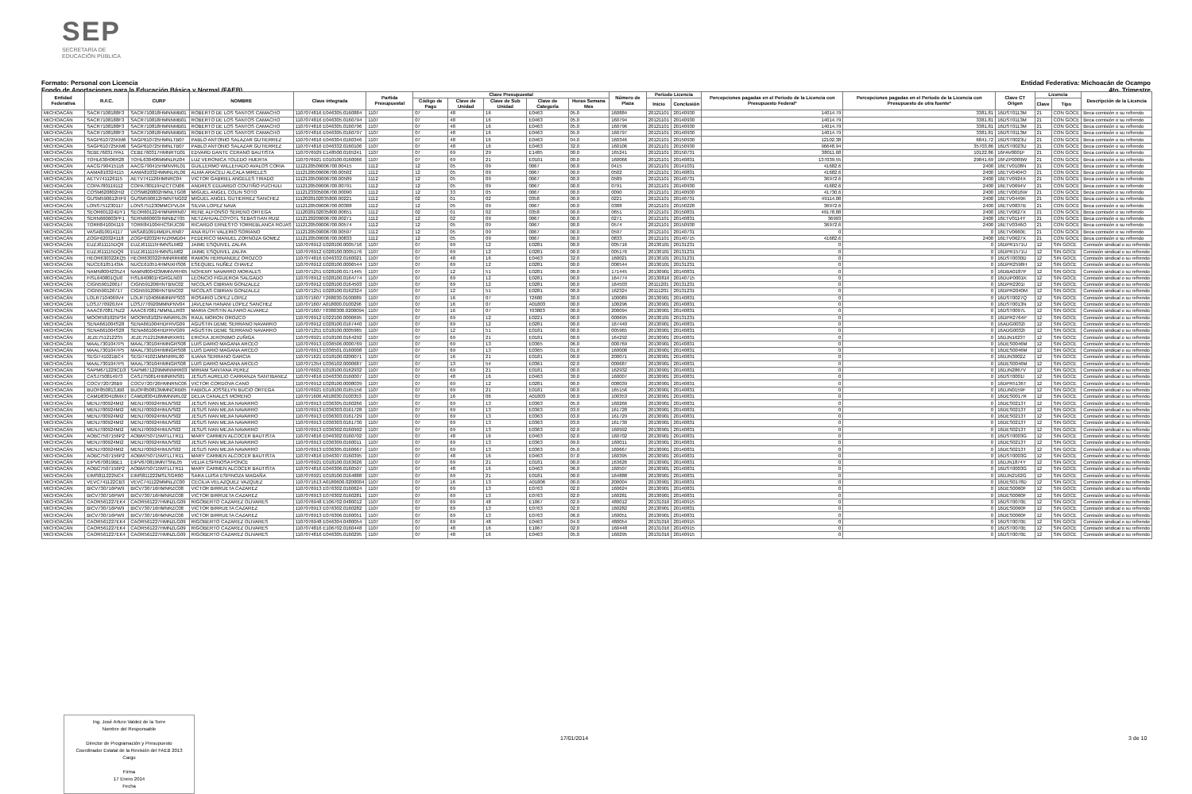SEP
SECRETARÍA DE
EDUCACIÓN PÚBLICA
Formato: Personal con Licencia
Fondo de Aportaciones para la Educación Básica y Normal (FAEB)
Entidad Federativa: Michoacán de Ocampo
4to. Trimestre
| Entidad Federativa | R.F.C. | CURP | NOMBRE | Clave integrada | Partida Presupuestal | Clave Presupuestal | | | | | Número de Plaza | Periodo Licencia | | Percepciones pagadas en el Periodo de la Licencia con Presupuesto Federal* | Percepciones pagadas en el Periodo de la Licencia con Presupuesto de otra fuente* | Clave CT Origen | Licencia | | Descripción de la Licencia |
| --- | --- | --- | --- | --- | --- | --- | --- | --- | --- | --- | --- | --- | --- | --- | --- | --- | --- | --- | --- |
| | | | | | | Código de Pago | Clave de Unidad | Clave de Sub Unidad | Clave de Categoría | Horas Semana Mes | | Inicio | Conclusión | | | | Clave | Tipo | |
| MICHOACÁN | SACR7108188F3 | SACR710818HMNNMB01 | ROBERTO DE LOS SANTOS CAMACHO | 1107074816 E046305.0160884 | 1107 | 07 | 48 | 16 | E0463 | 05.0 | 160884 | 20121101 | 20140930 | 14014.79 | 3381.81 | 16DST0113M | 21 | CON GOCE | Beca comisión o su refrendo |
| MICHOACÁN | SACR7108188F3 | SACR710818HMNNMB01 | ROBERTO DE LOS SANTOS CAMACHO | 1107074816 E046305.0160794 | 1107 | 07 | 48 | 16 | E0463 | 05.0 | 160794 | 20121101 | 20140930 | 14014.79 | 3381.81 | 16DST0113M | 21 | CON GOCE | Beca comisión o su refrendo |
| MICHOACÁN | SACR7108188F3 | SACR710818HMNNMB01 | ROBERTO DE LOS SANTOS CAMACHO | 1107074816 E046305.0160796 | 1107 | 07 | 48 | 16 | E0463 | 05.0 | 160796 | 20121101 | 20140930 | 14014.79 | 3381.81 | 16DST0113M | 21 | CON GOCE | Beca comisión o su refrendo |
| MICHOACÁN | SACR7108188F3 | SACR710818HMNNMB01 | ROBERTO DE LOS SANTOS CAMACHO | 1107074816 E046305.0160797 | 1107 | 07 | 48 | 16 | E0463 | 05.0 | 160797 | 20121101 | 20140930 | 14014.79 | 3381.81 | 16DST0113M | 21 | CON GOCE | Beca comisión o su refrendo |
| MICHOACÁN | SAGP610725KM6 | SAGP610725HMNLTB07 | PABLO ANTONIO SALAZAR GUTIERREZ | 1107074816 E046304.0160346 | 1107 | 07 | 48 | 16 | E0463 | 04.0 | 160346 | 20121101 | 20150930 | 12102.38 | 6841.72 | 16DST0023U | 21 | CON GOCE | Beca comisión o su refrendo |
| MICHOACÁN | SAGP610725KM6 | SAGP610725HMNLTB07 | PABLO ANTONIO SALAZAR GUTIERREZ | 1107074816 E046332.0160106 | 1107 | 07 | 48 | 16 | E0463 | 32.0 | 160106 | 20121101 | 20150930 | 96648.94 | 35703.86 | 16DST0023U | 21 | CON GOCE | Beca comisión o su refrendo |
| MICHOACÁN | SEBE760317PA1 | CEBE760317HMNRTD01 | EDVARD DANTE CERANO BAUTISTA | 1107076929 E148500.0165241 | 1107 | 07 | 69 | 29 | E1485 | 00.0 | 165241 | 20121101 | 20150731 | 38011.68 | 10122.86 | 16FAV0001F | 21 | CON GOCE | Beca comisión o su refrendo |
| MICHOACÁN | TOHL630406R28 | TOHL630406MMNLRZ04 | LUZ VERONICA TOLEDO HUERTA | 1107076921 E010100.0160066 | 1107 | 07 | 69 | 21 | E0101 | 00.0 | 160066 | 20121101 | 20140831 | 137039.55 | 29841.69 | 16FZP0009W | 21 | CON GOCE | Beca comisión o su refrendo |
| MICHOACÁN | AACG790415116 | AACG790415HMNVRL01 | GUILLERMO WILLEHADO AVALOS CORIA | 1112120509006700.00415 | 1112 | 12 | 05 | 09 | 0067 | 00.0 | 0415 | 20121101 | 20141031 | 41682.6 | 2400 | 16ETV0108N | 21 | CON GOCE | Beca comisión o su refrendo |
| MICHOACÁN | AAMA810324115 | AAMA810324MMNLRL06 | ALMA ARACELI ALCALA MIRELES | 1112120509006700.00502 | 1112 | 12 | 05 | 09 | 0067 | 00.0 | 0502 | 20121101 | 20140831 | 41682.6 | 2400 | 16ETV0404O | 21 | CON GOCE | Beca comisión o su refrendo |
| MICHOACÁN | AETV741126115 | AETV741126HMNRC04 | VICTOR GABRIEL ANGELES TIRADO | 1112120509006700.00589 | 1112 | 12 | 05 | 09 | 0067 | 00.0 | 0589 | 20121101 | 20140731 | 36972.6 | 2400 | 16ETV0924X | 21 | CON GOCE | Beca comisión o su refrendo |
| MICHOACÁN | COPA780119112 | COPA780119HZCTCN06 | ANDRES EDUARDO COUTIÑO PUCHULI | 1112120509006700.00791 | 1112 | 12 | 05 | 09 | 0067 | 00.0 | 0791 | 20121101 | 20140930 | 41682.6 | 2400 | 16ETV0694V | 21 | CON GOCE | Beca comisión o su refrendo |
| MICHOACÁN | COSM620802HI2 | COSM620802HMNLTG08 | MIGUEL ANGEL COLIN SOTO | 1112123305006700.00090 | 1112 | 12 | 33 | 05 | 0067 | 00.0 | 0090 | 20121101 | 20140930 | 41730.6 | 2400 | 16ETV0016W | 21 | CON GOCE | Beca comisión o su refrendo |
| MICHOACÁN | GUSM590612HF9 | GUSM590612HMNTNG02 | MIGUEL ANGEL GUTIERREZ SANCHEZ | 1112020102035800.00221 | 1112 | 02 | 01 | 02 | 0358 | 00.0 | 0221 | 20121101 | 20140731 | 49114.08 | 2400 | 16ETV0449K | 21 | CON GOCE | Beca comisión o su refrendo |
| MICHOACÁN | LONS751230117 | LONS751230MMCPVL04 | SILVIA LOPEZ NAVA | 1112120509006700.00388 | 1112 | 12 | 05 | 09 | 0067 | 00.0 | 0388 | 20121101 | 20150228 | 36972.6 | 2400 | 16ETV0837B | 21 | CON GOCE | Beca comisión o su refrendo |
| MICHOACÁN | SEOR601224DY1 | SEOR601224HMNRRN07 | RENE ALFONSO SERENO ORTEGA | 1112020102035800.00651 | 1112 | 02 | 01 | 02 | 0358 | 00.0 | 0651 | 20121101 | 20150831 | 49178.88 | 2400 | 16ETV0627X | 21 | CON GOCE | Beca comisión o su refrendo |
| MICHOACÁN | SERN660603PF1 | SERN660603HMNBZT05 | NETZAHUALCOYOTL SEBASTIAN RUIZ | 1112120209006700.00271 | 1112 | 12 | 02 | 09 | 0067 | 00.0 | 0271 | 20121101 | 20140831 | 36993 | 2400 | 16ETV0114Y | 21 | CON GOCE | Beca comisión o su refrendo |
| MICHOACÁN | TORR841004119 | TORR841004HCSRJC09 | RICARDO ERNESTO TORREBLANCA ROJAS | 1112120509006700.00574 | 1112 | 12 | 05 | 09 | 0067 | 00.0 | 0574 | 20121101 | 20150930 | 36972.6 | 2400 | 16ETV0346O | 21 | CON GOCE | Beca comisión o su refrendo |
| MICHOACÁN | VASA810914117 | VASA810914MDFLRN07 | ANA RUTH VALERIO SORIANO | 1112120509006700.00597 | 1112 | 12 | 05 | 09 | 0067 | 00.0 | 0597 | 20121101 | 20140731 | 0 | 0 | 16ETV0660E | 21 | CON GOCE | Beca comisión o su refrendo |
| MICHOACÁN | ZOGF620324118 | ZOGF620324HVZRMD04 | FEDERICO MANUEL ZORNOZA GOMEZ | 1112120509006700.00833 | 1112 | 12 | 05 | 09 | 0067 | 00.0 | 0833 | 20121101 | 20140715 | 41682.6 | 2400 | 16ETV0627X | 21 | CON GOCE | Beca comisión o su refrendo |
| MICHOACÁN | EUZJ611115DQ9 | EUZJ611115HMNSLM02 | JAIME ESQUIVEL ZALPA | 1107076912 E028100.0005716 | 1107 | 07 | 69 | 12 | E0281 | 00.0 | 005716 | 20130101 | 20131231 | 0 | 0 | 16DPR1571U | 12 | SIN GOCE | Comisión sindical o su refrendo |
| MICHOACÁN | EUZJ611115DQ9 | EUZJ611115HMNSLM02 | JAIME ESQUIVEL ZALPA | 1107076912 E028100.0005176 | 1107 | 07 | 69 | 12 | E0281 | 00.0 | 005176 | 20130101 | 20131231 | 0 | 0 | 16DPR1571U | 12 | SIN GOCE | Comisión sindical o su refrendo |
| MICHOACÁN | HEOR630322KQ5 | HEOR630322HMNRRM06 | RAMON HERNANDEZ OROZCO | 1107074816 E046332.0160021 | 1107 | 07 | 48 | 16 | E0463 | 32.0 | 160021 | 20130101 | 20131231 | 0 | 0 | 16DST0030D | 12 | SIN GOCE | Comisión sindical o su refrendo |
| MICHOACÁN | NUCE6105143IA | NUCE610514HMNXHS06 | ESEQUIEL NUÑEZ CHAVEZ | 1107076912 E028100.0006544 | 1107 | 07 | 69 | 12 | E0281 | 00.0 | 006544 | 20130101 | 20131231 | 0 | 0 | 16DPR2598H | 12 | SIN GOCE | Comisión sindical o su refrendo |
| MICHOACÁN | NAMN8004235Z4 | NAMN800423MMNVRH05 | NOHEMY NAVARRO MORALES | 1107071251 E028100.0171445 | 1107 | 07 | 12 | 51 | E0281 | 00.0 | 171445 | 20130901 | 20140831 | 0 | 0 | 16DBA0187P | 12 | SIN GOCE | Comisión sindical o su refrendo |
| MICHOACÁN | FISL640801QU0 | FISL640801HGRGLN03 | LEONCIO FIGUEROA SALGADO | 1107076912 E028100.0164774 | 1107 | 07 | 69 | 12 | E0281 | 00.0 | 164774 | 20130816 | 20140715 | 0 | 0 | 16DUP0001K | 12 | SIN GOCE | Comisión sindical o su refrendo |
| MICHOACÁN | CIGN590120617 | CIGN591206HNTBNC02 | NICOLAS CIBRIAN GONZALEZ | 1107076912 E028100.0164503 | 1107 | 07 | 69 | 12 | E0281 | 00.0 | 164503 | 20111201 | 20131231 | 0 | 0 | 16DPR2201I | 12 | SIN GOCE | Comisión sindical o su refrendo |
| MICHOACÁN | CIGN590126717 | CIGN591206HNTBNC02 | NICOLAS CIBRIAN GONZALEZ | 1107071251 E028100.0162324 | 1107 | 07 | 12 | 51 | E0281 | 00.0 | 162324 | 20111201 | 20131231 | 0 | 0 | 16DPR2040M | 12 | SIN GOCE | Comisión sindical o su refrendo |
| MICHOACÁN | LOLR7104069V4 | LOLR710406MMNPPS03 | ROSARIO LOPEZ LOPEZ | 1107071607 T268030.0100089 | 1107 | 07 | 16 | 07 | T2680 | 30.0 | 100089 | 20130901 | 20140831 | 0 | 0 | 16DST0027Q | 12 | SIN GOCE | Comisión sindical o su refrendo |
| MICHOACÁN | LOSJ770920JV4 | LOSJ770920MMNPNV04 | JAVLENA HANANI LOPEZ SANCHEZ | 1107071607 A018000.0100296 | 1107 | 07 | 16 | 07 | A01803 | 00.0 | 100296 | 20130901 | 20140831 | 0 | 0 | 16DST0013N | 12 | SIN GOCE | Comisión sindical o su refrendo |
| MICHOACÁN | AAAC670817NZ2 | AAAC670817MMNLLR03 | MARIA CRISTIN ALFARO ALVAREZ | 1107071607 T0380300.0200094 | 1107 | 07 | 16 | 07 | T03803 | 00.0 | 200094 | 20130901 | 20140831 | 0 | 0 | 16DST0097L | 12 | SIN GOCE | Comisión sindical o su refrendo |
| MICHOACÁN | MOOR581025P34 | MOOR581025HMNRRL05 | RAUL MORON OROZCO | 1107076912 E022100.0000695 | 1107 | 07 | 69 | 12 | E0221 | 00.0 | 000695 | 20130101 | 20131231 | 0 | 0 | 16DPR2764P | 12 | SIN GOCE | Comisión sindical o su refrendo |
| MICHOACÁN | SENA661004S28 | SENA661004HDFRVG09 | AGUSTIN DEME SERRANO NAVARRO | 1107076912 E028100.0167440 | 1107 | 07 | 69 | 12 | E0281 | 00.0 | 167440 | 20130901 | 20140831 | 0 | 0 | 16ADG0032I | 12 | SIN GOCE | Comisión sindical o su refrendo |
| MICHOACÁN | SENA661004S28 | SENA661004HDFRVG09 | AGUSTIN DEME SERRANO NAVARRO | 1107071251 E018100.0005965 | 1107 | 07 | 12 | 51 | E0181 | 00.0 | 005965 | 20130901 | 20140831 | 0 | 0 | 16ADG0032I | 12 | SIN GOCE | Comisión sindical o su refrendo |
| MICHOACÁN | JEZE7512122S5 | JEZE751212MMNRXR01 | ERICKA JERONIMO ZUÑIGA | 1107076921 E018100.0164292 | 1107 | 07 | 69 | 21 | E0181 | 00.0 | 164292 | 20130901 | 20140831 | 0 | 0 | 16DJN1623T | 12 | SIN GOCE | Comisión sindical o su refrendo |
| MICHOACÁN | MAAL7301047P5 | MAAL730104HMNGRS08 | LUIS DARIO MAGANA ARCEO | 1107076913 E036506.0000769 | 1107 | 07 | 69 | 13 | E0365 | 06.0 | 000769 | 20130901 | 20140831 | 0 | 0 | 16DES0046M | 12 | SIN GOCE | Comisión sindical o su refrendo |
| MICHOACÁN | MAAL7301047P5 | MAAL730104HMNGRS08 | LUIS DARIO MAGANA ARCEO | 1107076913 E036501.0160008 | 1107 | 07 | 69 | 13 | E0365 | 01.0 | 160008 | 20130901 | 20140831 | 0 | 0 | 16DES0046M | 12 | SIN GOCE | Comisión sindical o su refrendo |
| MICHOACÁN | SEGI741021BC4 | SEGI741021MMNRRL00 | ILIANA SERRANO GARCIA | 1107071621 E018100.0200071 | 1107 | 07 | 16 | 21 | E0181 | 00.0 | 200071 | 20130901 | 20140831 | 0 | 0 | 16DJN3002Z | 12 | SIN GOCE | Comisión sindical o su refrendo |
| MICHOACÁN | MAAL7301047P5 | MAAL730104HMNGRS08 | LUIS DARIO MAGANA ARCEO | 1107071354 E036102.0000687 | 1107 | 07 | 13 | 54 | E0361 | 02.0 | 000687 | 20130901 | 20140831 | 0 | 0 | 16DES0046M | 12 | SIN GOCE | Comisión sindical o su refrendo |
| MICHOACÁN | SAPM671229CD3 | SAPM671229MMNNRR03 | MIRIAM SANTANA PEREZ | 1107076921 E018100.0162932 | 1107 | 07 | 69 | 21 | E0181 | 00.0 | 162932 | 20130901 | 20140831 | 0 | 0 | 16DJN2867V | 12 | SIN GOCE | Comisión sindical o su refrendo |
| MICHOACÁN | CASJ750814973 | CASJ750814HMNRNS01 | JESUS AURELIO CARRANZA SANTIBANEZ | 1107074816 E046330.0160007 | 1107 | 07 | 48 | 16 | E0463 | 30.0 | 160007 | 20130901 | 20140831 | 0 | 0 | 16DST0001I | 12 | SIN GOCE | Comisión sindical o su refrendo |
| MICHOACÁN | COCV720726B9 | COCV720726HMNRNC06 | VICTOR CORDOVA CANO | 1107076912 E028100.0008039 | 1107 | 07 | 69 | 12 | E0281 | 00.0 | 008039 | 20130901 | 20140831 | 0 | 0 | 16DPR5136T | 12 | SIN GOCE | Comisión sindical o su refrendo |
| MICHOACÁN | BUOF850813JB0 | BUOF850813MMNCRB05 | FABIOLA JOSSELYN BUCIO ORTEGA | 1107076921 E018100.0165156 | 1107 | 07 | 69 | 21 | E0181 | 00.0 | 165156 | 20130901 | 20140831 | 0 | 0 | 16DJN0159F | 12 | SIN GOCE | Comisión sindical o su refrendo |
| MICHOACÁN | CAMD830418MX7 | CAMD830418MMNNRL02 | DELIA CANALES MORENO | 1107071606 A018030.0100353 | 1107 | 07 | 16 | 06 | A01803 | 00.0 | 100353 | 20130901 | 20140831 | 0 | 0 | 16DES0017R | 12 | SIN GOCE | Comisión sindical o su refrendo |
| MICHOACÁN | MENJ700924MI2 | MENJ700924HMJVS02 | JESUS IVAN MEJIA NAVARRO | 1107076913 E036305.0160266 | 1107 | 07 | 69 | 13 | E0363 | 05.0 | 160266 | 20130901 | 20140831 | 0 | 0 | 16DES0213T | 12 | SIN GOCE | Comisión sindical o su refrendo |
| MICHOACÁN | MENJ700924MI2 | MENJ700924HMJVS02 | JESUS IVAN MEJIA NAVARRO | 1107076913 E036303.0161728 | 1107 | 07 | 69 | 13 | E0363 | 03.0 | 161728 | 20130901 | 20140831 | 0 | 0 | 16DES0213T | 12 | SIN GOCE | Comisión sindical o su refrendo |
| MICHOACÁN | MENJ700924MI2 | MENJ700924HMJVS02 | JESUS IVAN MEJIA NAVARRO | 1107076913 E036303.0161729 | 1107 | 07 | 69 | 13 | E0363 | 03.0 | 161729 | 20130901 | 20140831 | 0 | 0 | 16DES0213T | 12 | SIN GOCE | Comisión sindical o su refrendo |
| MICHOACÁN | MENJ700924MI2 | MENJ700924HMJVS02 | JESUS IVAN MEJIA NAVARRO | 1107076913 E036303.0161730 | 1107 | 07 | 69 | 13 | E0363 | 03.0 | 161730 | 20130901 | 20140831 | 0 | 0 | 16DES0213T | 12 | SIN GOCE | Comisión sindical o su refrendo |
| MICHOACÁN | MENJ700924MI2 | MENJ700924HMJVS02 | JESUS IVAN MEJIA NAVARRO | 1107076913 E036302.0160992 | 1107 | 07 | 69 | 13 | E0363 | 02.0 | 160992 | 20130901 | 20140831 | 0 | 0 | 16DES0213T | 12 | SIN GOCE | Comisión sindical o su refrendo |
| MICHOACÁN | AOBC7507156P2 | AOBM750715MTLLTR11 | MARY CARMEN ALCOCER BAUTISTA | 1107074816 E046302.0160702 | 1107 | 07 | 48 | 16 | E0463 | 02.0 | 160702 | 20130901 | 20140831 | 0 | 0 | 16DST0003G | 12 | SIN GOCE | Comisión sindical o su refrendo |
| MICHOACÁN | MENJ700924MI2 | MENJ700924HMJVS02 | JESUS IVAN MEJIA NAVARRO | 1107076913 E036309.0160011 | 1107 | 07 | 69 | 13 | E0363 | 09.0 | 160011 | 20130901 | 20140831 | 0 | 0 | 16DES0213T | 12 | SIN GOCE | Comisión sindical o su refrendo |
| MICHOACÁN | MENJ700924MI2 | MENJ700924HMJVS02 | JESUS IVAN MEJIA NAVARRO | 1107076913 E036305.0160667 | 1107 | 07 | 69 | 13 | E0363 | 05.0 | 160667 | 20130901 | 20140831 | 0 | 0 | 16DES0213T | 12 | SIN GOCE | Comisión sindical o su refrendo |
| MICHOACÁN | AOBC7507156P2 | AOBM750715MTLLTR11 | MARY CARMEN ALCOCER BAUTISTA | 1107074816 E046307.0160395 | 1107 | 07 | 48 | 16 | E0463 | 07.0 | 160395 | 20130901 | 20140831 | 0 | 0 | 16DST0003G | 12 | SIN GOCE | Comisión sindical o su refrendo |
| MICHOACÁN | EIPV670819BE1 | EIPV670819MNTSNL05 | VELIA ESPINOSA PONCE | 1107076921 E018100.0163626 | 1107 | 07 | 69 | 21 | E0181 | 00.0 | 163626 | 20130901 | 20140831 | 0 | 0 | 16DJN1874Y | 12 | SIN GOCE | Comisión sindical o su refrendo |
| MICHOACÁN | AOBC7507156P2 | AOBM750715MTLLTR11 | MARY CARMEN ALCOCER BAUTISTA | 1107074816 E046306.0160507 | 1107 | 07 | 48 | 16 | E0463 | 06.0 | 160507 | 20130901 | 20140831 | 0 | 0 | 16DST0003G | 12 | SIN GOCE | Comisión sindical o su refrendo |
| MICHOACÁN | EIMS811222NC4 | EIMS811222MSLSGR00 | SARA LUISA ESPINOZA MAGAÑA | 1107076921 E018100.0164888 | 1107 | 07 | 69 | 21 | E0181 | 00.0 | 164888 | 20130901 | 20140831 | 0 | 0 | 16DJN2162G | 12 | SIN GOCE | Comisión sindical o su refrendo |
| MICHOACÁN | VEVC741122CB3 | VEVC741122MMNLZC00 | CECILIA VELAZQUEZ VAZQUEZ | 1107071613 A0180600.0200004 | 1107 | 07 | 16 | 13 | A01806 | 00.0 | 200004 | 20130901 | 20140831 | 0 | 0 | 16DES0178D | 12 | SIN GOCE | Comisión sindical o su refrendo |
| MICHOACÁN | BICV730716PW9 | BICV730716HMNRZC08 | VICTOR BIRRUETA CAZAREZ | 1107076913 E076302.0160624 | 1107 | 07 | 69 | 13 | E0763 | 02.0 | 160624 | 20130901 | 20140831 | 0 | 0 | 16DES0060F | 12 | SIN GOCE | Comisión sindical o su refrendo |
| MICHOACÁN | BICV730716PW9 | BICV730716HMNRZC08 | VICTOR BIRRUETA CAZAREZ | 1107076913 E076302.0160281 | 1107 | 07 | 69 | 13 | E0763 | 02.0 | 160281 | 20130901 | 20140831 | 0 | 0 | 16DES0060F | 12 | SIN GOCE | Comisión sindical o su refrendo |
| MICHOACÁN | CAOR561227EK4 | CAOR561227HMNZLG09 | RIGOBERTO CAZAREZ OLIVARES | 1107076948 E106702.0480012 | 1107 | 07 | 69 | 48 | E1067 | 02.0 | 480012 | 20131016 | 20140915 | 0 | 0 | 16DST0070E | 12 | SIN GOCE | Comisión sindical o su refrendo |
| MICHOACÁN | BICV730716PW9 | BICV730716HMNRZC08 | VICTOR BIRRUETA CAZAREZ | 1107076913 E076302.0160282 | 1107 | 07 | 69 | 13 | E0763 | 02.0 | 160282 | 20130901 | 20140831 | 0 | 0 | 16DES0060F | 12 | SIN GOCE | Comisión sindical o su refrendo |
| MICHOACÁN | BICV730716PW9 | BICV730716HMNRZC08 | VICTOR BIRRUETA CAZAREZ | 1107076913 E076306.0160051 | 1107 | 07 | 69 | 13 | E0763 | 06.0 | 160051 | 20130901 | 20140831 | 0 | 0 | 16DES0060F | 12 | SIN GOCE | Comisión sindical o su refrendo |
| MICHOACÁN | CAOR561227EK4 | CAOR561227HMNZLG09 | RIGOBERTO CAZAREZ OLIVARES | 1107076948 E046304.0480054 | 1107 | 07 | 69 | 48 | E0463 | 04.0 | 480054 | 20131016 | 20140915 | 0 | 0 | 16DST0070E | 12 | SIN GOCE | Comisión sindical o su refrendo |
| MICHOACÁN | CAOR561227EK4 | CAOR561227HMNZLG09 | RIGOBERTO CAZAREZ OLIVARES | 1107074816 E106702.0160448 | 1107 | 07 | 48 | 16 | E1067 | 02.0 | 160448 | 20131016 | 20140915 | 0 | 0 | 16DST0070E | 12 | SIN GOCE | Comisión sindical o su refrendo |
| MICHOACÁN | CAOR561227EK4 | CAOR561227HMNZLG09 | RIGOBERTO CAZAREZ OLIVARES | 1107074816 E046305.0160295 | 1107 | 07 | 48 | 16 | E0463 | 05.0 | 160295 | 20131016 | 20140915 | 0 | 0 | 16DST0070E | 12 | SIN GOCE | Comisión sindical o su refrendo |
Ing. José Arturo Valdez de la Torre
Nombre del Responsable
Director de Programación y Presupuesto
Coordinador Estatal de la Revisión del FAEB 2013
Cargo
Firma
17 Enero 2014
Fecha
17/01/2014 3 de 10